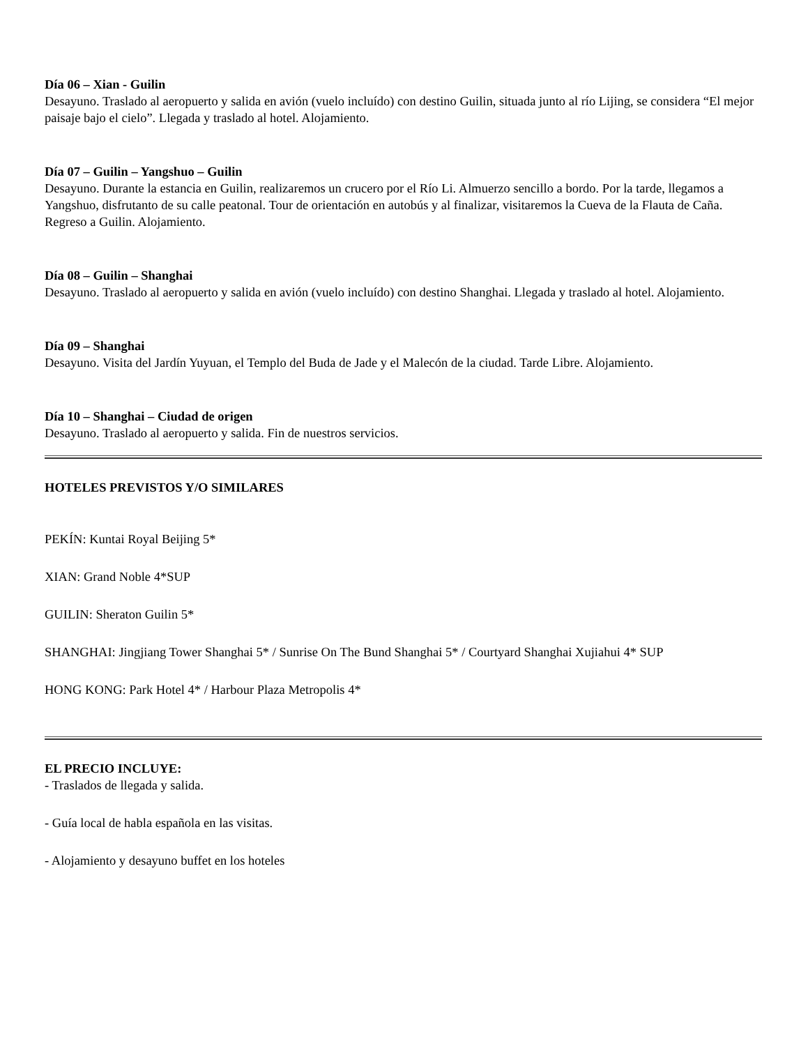Día 06 – Xian - Guilin
Desayuno. Traslado al aeropuerto y salida en avión (vuelo incluído) con destino Guilin, situada junto al río Lijing, se considera “El mejor paisaje bajo el cielo”. Llegada y traslado al hotel. Alojamiento.
Día 07 – Guilin – Yangshuo – Guilin
Desayuno. Durante la estancia en Guilin, realizaremos un crucero por el Río Li. Almuerzo sencillo a bordo. Por la tarde, llegamos a Yangshuo, disfrutanto de su calle peatonal. Tour de orientación en autobús y al finalizar, visitaremos la Cueva de la Flauta de Caña. Regreso a Guilin. Alojamiento.
Día 08 – Guilin – Shanghai
Desayuno. Traslado al aeropuerto y salida en avión (vuelo incluído) con destino Shanghai. Llegada y traslado al hotel. Alojamiento.
Día 09 – Shanghai
Desayuno. Visita del Jardín Yuyuan, el Templo del Buda de Jade y el Malecón de la ciudad. Tarde Libre. Alojamiento.
Día 10 – Shanghai – Ciudad de origen
Desayuno. Traslado al aeropuerto y salida. Fin de nuestros servicios.
HOTELES PREVISTOS Y/O SIMILARES
PEKÍN: Kuntai Royal Beijing 5*
XIAN: Grand Noble 4*SUP
GUILIN: Sheraton Guilin 5*
SHANGHAI: Jingjiang Tower Shanghai 5* / Sunrise On The Bund Shanghai 5* / Courtyard Shanghai Xujiahui 4* SUP
HONG KONG: Park Hotel 4* / Harbour Plaza Metropolis 4*
EL PRECIO INCLUYE:
- Traslados de llegada y salida.
- Guía local de habla española en las visitas.
- Alojamiento y desayuno buffet en los hoteles